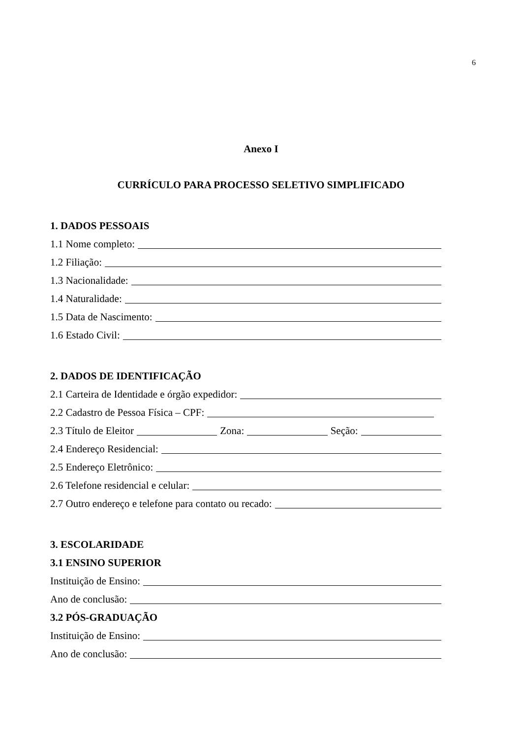6
Anexo I
CURRÍCULO PARA PROCESSO SELETIVO SIMPLIFICADO
1. DADOS PESSOAIS
1.1 Nome completo:
1.2 Filiação:
1.3 Nacionalidade:
1.4 Naturalidade:
1.5 Data de Nascimento:
1.6 Estado Civil:
2. DADOS DE IDENTIFICAÇÃO
2.1 Carteira de Identidade e órgão expedidor:
2.2 Cadastro de Pessoa Física – CPF:
2.3 Título de Eleitor Zona: Seção:
2.4 Endereço Residencial:
2.5 Endereço Eletrônico:
2.6 Telefone residencial e celular:
2.7 Outro endereço e telefone para contato ou recado:
3. ESCOLARIDADE
3.1 ENSINO SUPERIOR
Instituição de Ensino:
Ano de conclusão:
3.2 PÓS-GRADUAÇÃO
Instituição de Ensino:
Ano de conclusão: